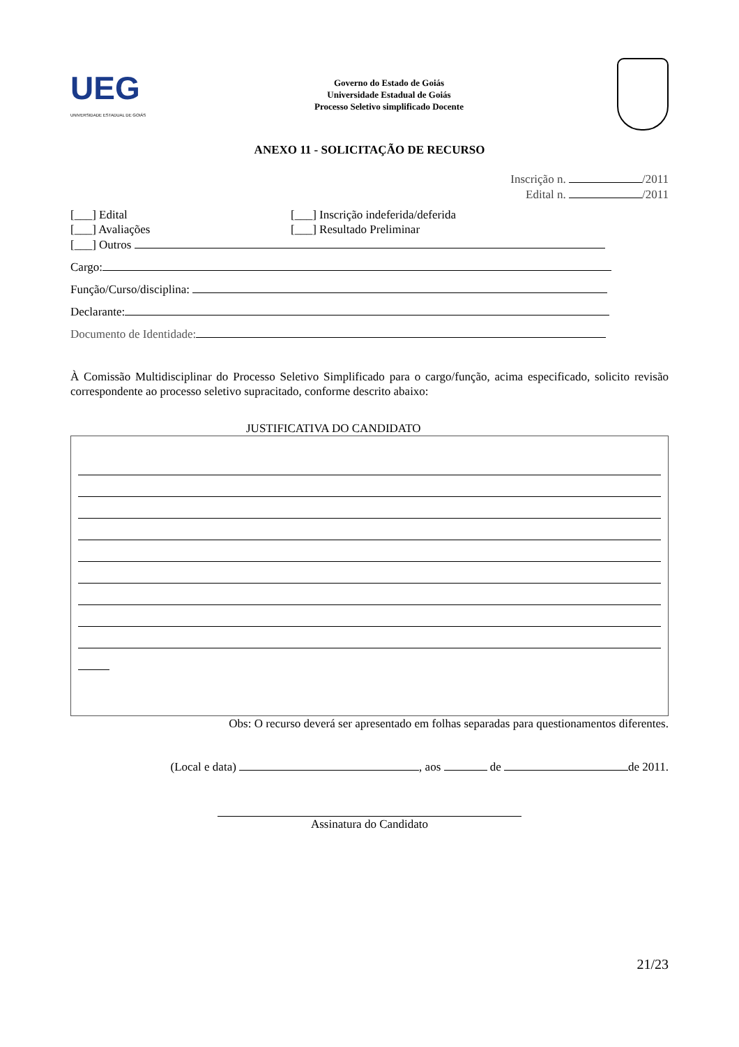UEG
UNIVERSIDADE ESTADUAL DE GOIÁS
Governo do Estado de Goiás
Universidade Estadual de Goiás
Processo Seletivo simplificado Docente
ANEXO 11 - SOLICITAÇÃO DE RECURSO
Inscrição n. /2011
Edital n. /2011
[___] Edital [___] Inscrição indeferida/deferida
[___] Avaliações [___] Resultado Preliminar
[___] Outros
Cargo:
Função/Curso/disciplina:
Declarante:
Documento de Identidade:
À Comissão Multidisciplinar do Processo Seletivo Simplificado para o cargo/função, acima especificado, solicito revisão correspondente ao processo seletivo supracitado, conforme descrito abaixo:
JUSTIFICATIVA DO CANDIDATO
Obs: O recurso deverá ser apresentado em folhas separadas para questionamentos diferentes.
(Local e data) , aos de de 2011.
Assinatura do Candidato
21/23